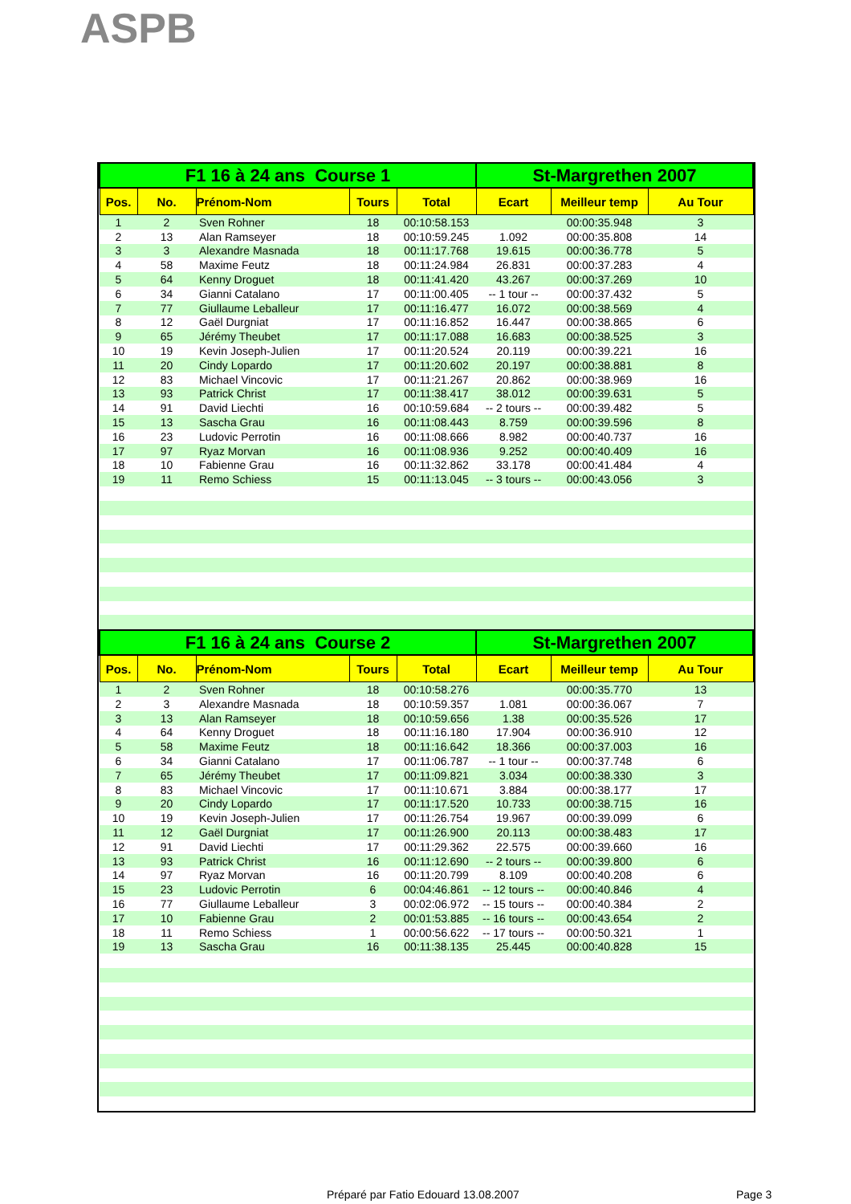ASPB
| F1 16 à 24 ans Course 1 | | | | | St-Margrethen 2007 | | |
| --- | --- | --- | --- | --- | --- | --- | --- |
| Pos. | No. | Prénom-Nom | Tours | Total | Ecart | Meilleur temp | Au Tour |
| 1 | 2 | Sven Rohner | 18 | 00:10:58.153 | | 00:00:35.948 | 3 |
| 2 | 13 | Alan Ramseyer | 18 | 00:10:59.245 | 1.092 | 00:00:35.808 | 14 |
| 3 | 3 | Alexandre Masnada | 18 | 00:11:17.768 | 19.615 | 00:00:36.778 | 5 |
| 4 | 58 | Maxime Feutz | 18 | 00:11:24.984 | 26.831 | 00:00:37.283 | 4 |
| 5 | 64 | Kenny Droguet | 18 | 00:11:41.420 | 43.267 | 00:00:37.269 | 10 |
| 6 | 34 | Gianni Catalano | 17 | 00:11:00.405 | -- 1 tour -- | 00:00:37.432 | 5 |
| 7 | 77 | Giullaume Leballeur | 17 | 00:11:16.477 | 16.072 | 00:00:38.569 | 4 |
| 8 | 12 | Gaël Durgniat | 17 | 00:11:16.852 | 16.447 | 00:00:38.865 | 6 |
| 9 | 65 | Jérémy Theubet | 17 | 00:11:17.088 | 16.683 | 00:00:38.525 | 3 |
| 10 | 19 | Kevin Joseph-Julien | 17 | 00:11:20.524 | 20.119 | 00:00:39.221 | 16 |
| 11 | 20 | Cindy Lopardo | 17 | 00:11:20.602 | 20.197 | 00:00:38.881 | 8 |
| 12 | 83 | Michael Vincovic | 17 | 00:11:21.267 | 20.862 | 00:00:38.969 | 16 |
| 13 | 93 | Patrick Christ | 17 | 00:11:38.417 | 38.012 | 00:00:39.631 | 5 |
| 14 | 91 | David Liechti | 16 | 00:10:59.684 | -- 2 tours -- | 00:00:39.482 | 5 |
| 15 | 13 | Sascha Grau | 16 | 00:11:08.443 | 8.759 | 00:00:39.596 | 8 |
| 16 | 23 | Ludovic Perrotin | 16 | 00:11:08.666 | 8.982 | 00:00:40.737 | 16 |
| 17 | 97 | Ryaz Morvan | 16 | 00:11:08.936 | 9.252 | 00:00:40.409 | 16 |
| 18 | 10 | Fabienne Grau | 16 | 00:11:32.862 | 33.178 | 00:00:41.484 | 4 |
| 19 | 11 | Remo Schiess | 15 | 00:11:13.045 | -- 3 tours -- | 00:00:43.056 | 3 |
| F1 16 à 24 ans Course 2 | | | | | St-Margrethen 2007 | | |
| Pos. | No. | Prénom-Nom | Tours | Total | Ecart | Meilleur temp | Au Tour |
| 1 | 2 | Sven Rohner | 18 | 00:10:58.276 | | 00:00:35.770 | 13 |
| 2 | 3 | Alexandre Masnada | 18 | 00:10:59.357 | 1.081 | 00:00:36.067 | 7 |
| 3 | 13 | Alan Ramseyer | 18 | 00:10:59.656 | 1.38 | 00:00:35.526 | 17 |
| 4 | 64 | Kenny Droguet | 18 | 00:11:16.180 | 17.904 | 00:00:36.910 | 12 |
| 5 | 58 | Maxime Feutz | 18 | 00:11:16.642 | 18.366 | 00:00:37.003 | 16 |
| 6 | 34 | Gianni Catalano | 17 | 00:11:06.787 | -- 1 tour -- | 00:00:37.748 | 6 |
| 7 | 65 | Jérémy Theubet | 17 | 00:11:09.821 | 3.034 | 00:00:38.330 | 3 |
| 8 | 83 | Michael Vincovic | 17 | 00:11:10.671 | 3.884 | 00:00:38.177 | 17 |
| 9 | 20 | Cindy Lopardo | 17 | 00:11:17.520 | 10.733 | 00:00:38.715 | 16 |
| 10 | 19 | Kevin Joseph-Julien | 17 | 00:11:26.754 | 19.967 | 00:00:39.099 | 6 |
| 11 | 12 | Gaël Durgniat | 17 | 00:11:26.900 | 20.113 | 00:00:38.483 | 17 |
| 12 | 91 | David Liechti | 17 | 00:11:29.362 | 22.575 | 00:00:39.660 | 16 |
| 13 | 93 | Patrick Christ | 16 | 00:11:12.690 | -- 2 tours -- | 00:00:39.800 | 6 |
| 14 | 97 | Ryaz Morvan | 16 | 00:11:20.799 | 8.109 | 00:00:40.208 | 6 |
| 15 | 23 | Ludovic Perrotin | 6 | 00:04:46.861 | -- 12 tours -- | 00:00:40.846 | 4 |
| 16 | 77 | Giullaume Leballeur | 3 | 00:02:06.972 | -- 15 tours -- | 00:00:40.384 | 2 |
| 17 | 10 | Fabienne Grau | 2 | 00:01:53.885 | -- 16 tours -- | 00:00:43.654 | 2 |
| 18 | 11 | Remo Schiess | 1 | 00:00:56.622 | -- 17 tours -- | 00:00:50.321 | 1 |
| 19 | 13 | Sascha Grau | 16 | 00:11:38.135 | 25.445 | 00:00:40.828 | 15 |
Préparé par Fatio Edouard 13.08.2007 Page 3